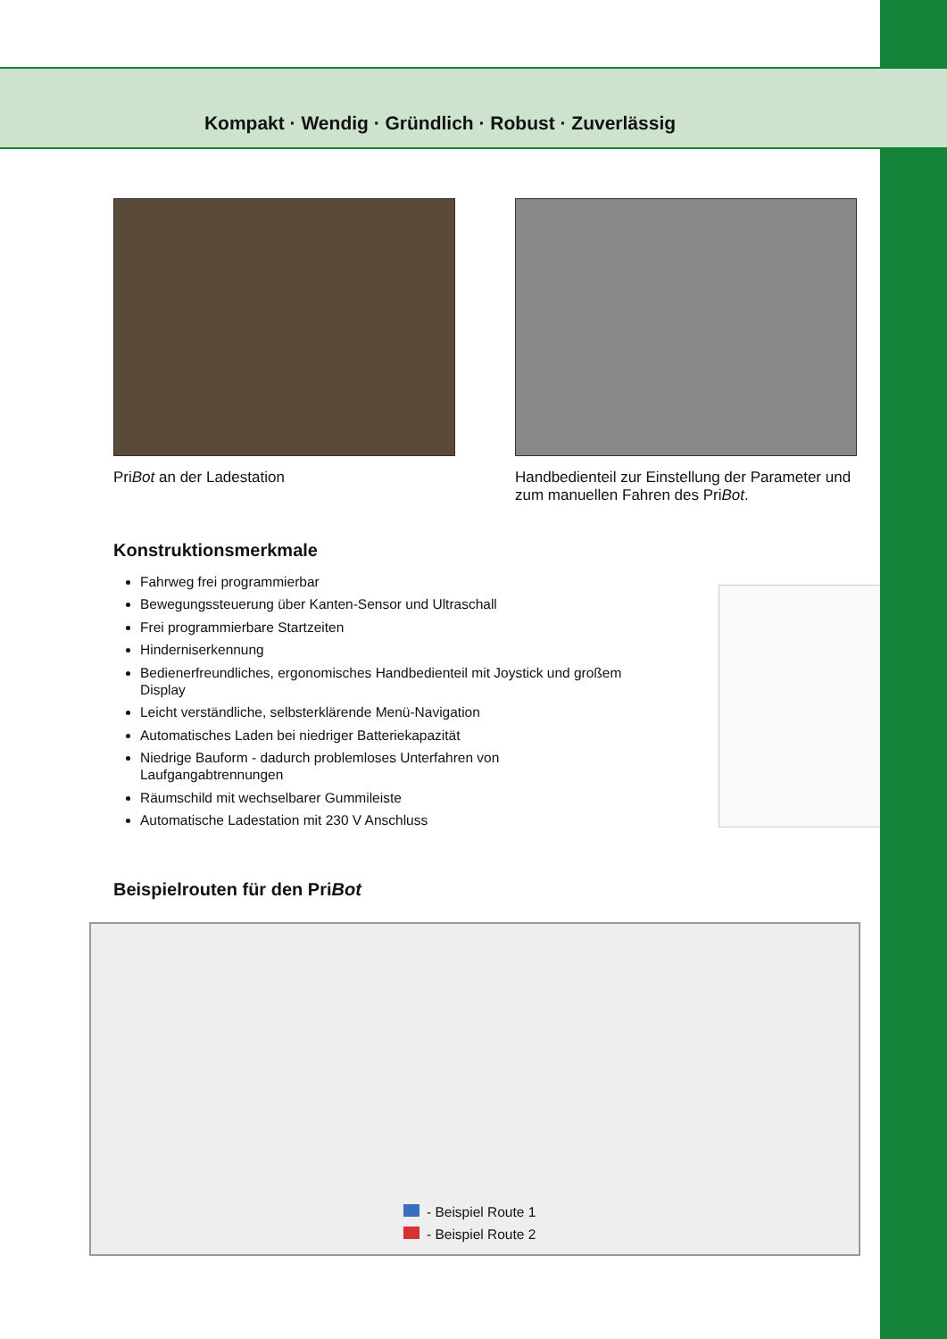Kompakt · Wendig · Gründlich · Robust · Zuverlässig
PriBot an der Ladestation Handbedienteil zur Einstellung der Parameter und zum manuellen Fahren des PriBot.
Konstruktionsmerkmale
Fahrweg frei programmierbar
Bewegungssteuerung über Kanten-Sensor und Ultraschall
Frei programmierbare Startzeiten
Hinderniserkennung
Bedienerfreundliches, ergonomisches Handbedienteil mit Joystick und großem Display
Leicht verständliche, selbsterklärende Menü-Navigation
Automatisches Laden bei niedriger Batteriekapazität
Niedrige Bauform - dadurch problemloses Unterfahren von Laufgangabtrennungen
Räumschild mit wechselbarer Gummileiste
Automatische Ladestation mit 230 V Anschluss
Beispielrouten für den PriBot
- Beispiel Route 1
- Beispiel Route 2